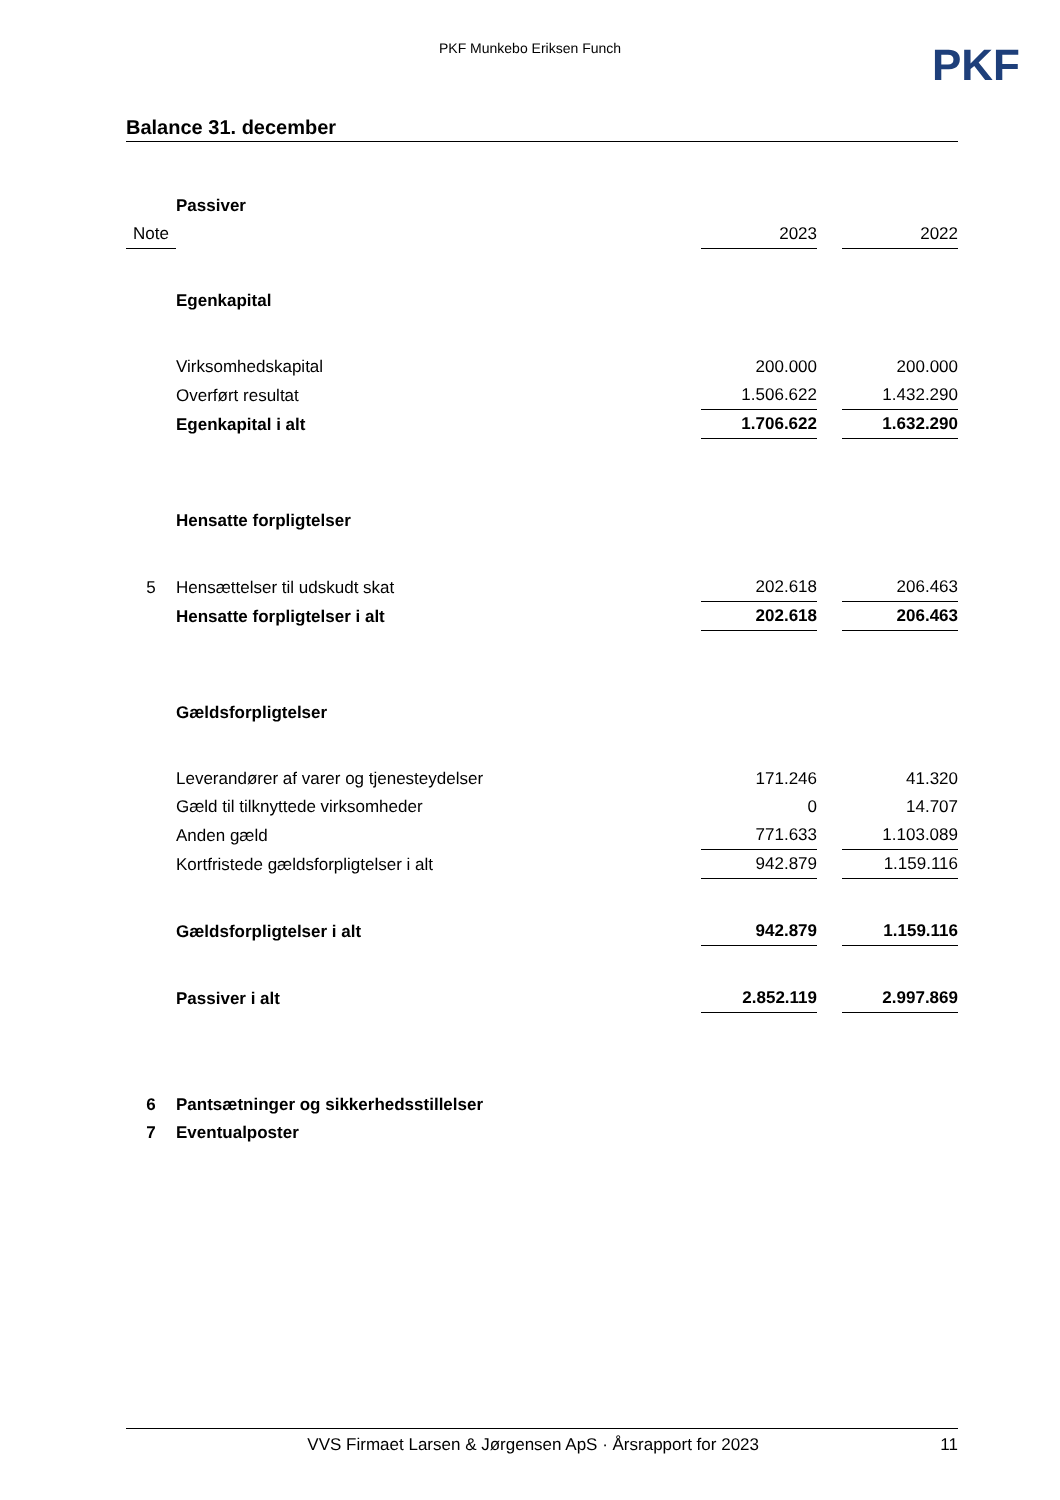PKF Munkebo Eriksen Funch
PKF
Balance 31. december
| | Passiver | | | |
| Note | | 2023 | | 2022 |
| | Egenkapital | | | |
| | Virksomhedskapital | 200.000 | | 200.000 |
| | Overført resultat | 1.506.622 | | 1.432.290 |
| | Egenkapital i alt | 1.706.622 | | 1.632.290 |
| | Hensatte forpligtelser | | | |
| 5 | Hensættelser til udskudt skat | 202.618 | | 206.463 |
| | Hensatte forpligtelser i alt | 202.618 | | 206.463 |
| | Gældsforpligtelser | | | |
| | Leverandører af varer og tjenesteydelser | 171.246 | | 41.320 |
| | Gæld til tilknyttede virksomheder | 0 | | 14.707 |
| | Anden gæld | 771.633 | | 1.103.089 |
| | Kortfristede gældsforpligtelser i alt | 942.879 | | 1.159.116 |
| | Gældsforpligtelser i alt | 942.879 | | 1.159.116 |
| | Passiver i alt | 2.852.119 | | 2.997.869 |
| 6 | Pantsætninger og sikkerhedsstillelser | | | |
| 7 | Eventualposter | | | |
VVS Firmaet Larsen & Jørgensen ApS · Årsrapport for 2023 11